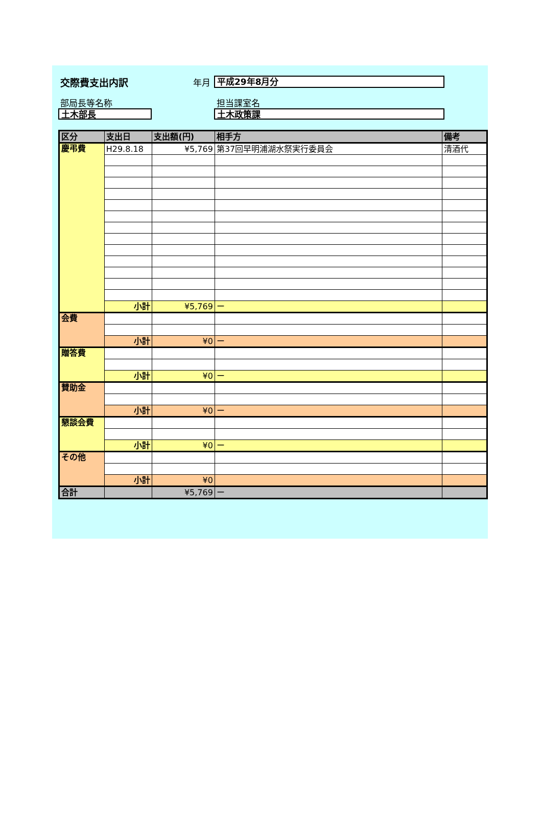交際費支出内訳 年月
平成29年8月分
部局長等名称 担当課室名
土木部長 土木政策課
| 区分 | 支出日 | 支出額(円) | 相手方 | 備考 |
| --- | --- | --- | --- | --- |
| 慶弔費 | H29.8.18 | ¥5,769 | 第37回早明浦湖水祭実行委員会 | 清酒代 |
| | 小計 | ¥5,769 | ー | |
| 会費 | | | | |
| | 小計 | ¥0 | ー | |
| 贈答費 | | | | |
| | 小計 | ¥0 | ー | |
| 賛助金 | | | | |
| | 小計 | ¥0 | ー | |
| 懇談会費 | | | | |
| | 小計 | ¥0 | ー | |
| その他 | | | | |
| | 小計 | ¥0 | | |
| 合計 | | ¥5,769 | ー | |